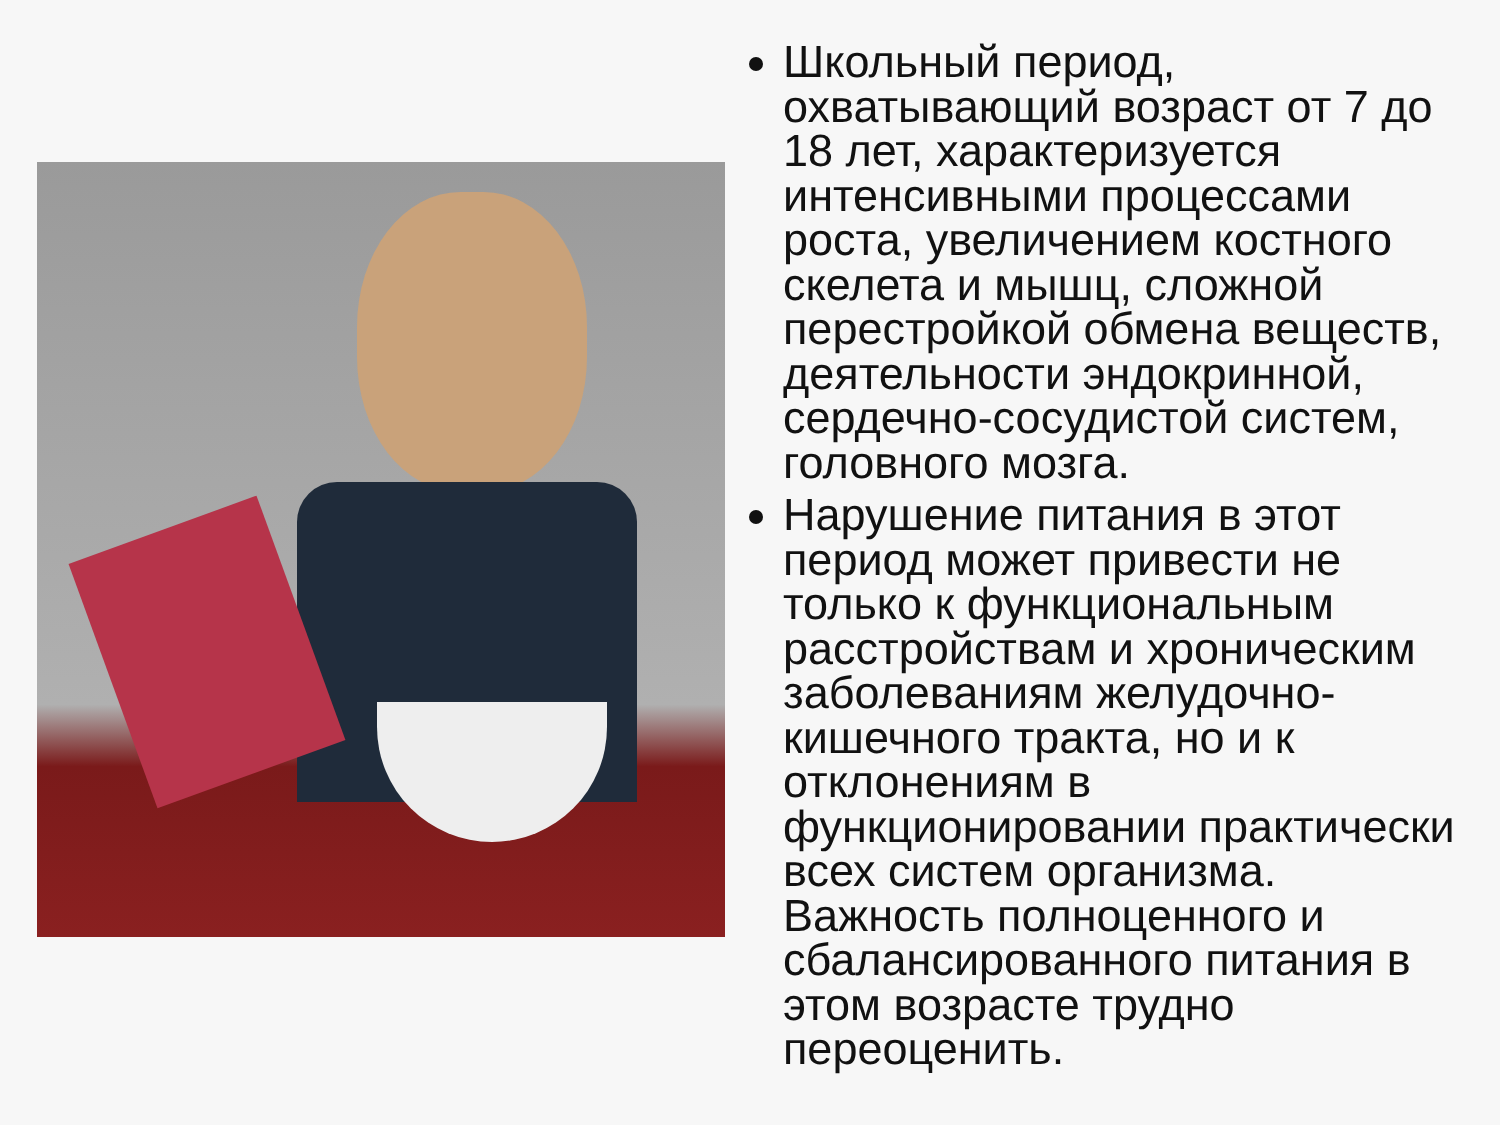Школьный период, охватывающий возраст от 7 до 18 лет, характеризуется интенсивными процессами роста, увеличением костного скелета и мышц, сложной перестройкой обмена веществ, деятельности эндокринной, сердечно-сосудистой систем, головного мозга.
Нарушение питания в этот период может привести не только к функциональным расстройствам и хроническим заболеваниям желудочно-кишечного тракта, но и к отклонениям в функционировании практически всех систем организма. Важность полноценного и сбалансированного питания в этом возрасте трудно переоценить.